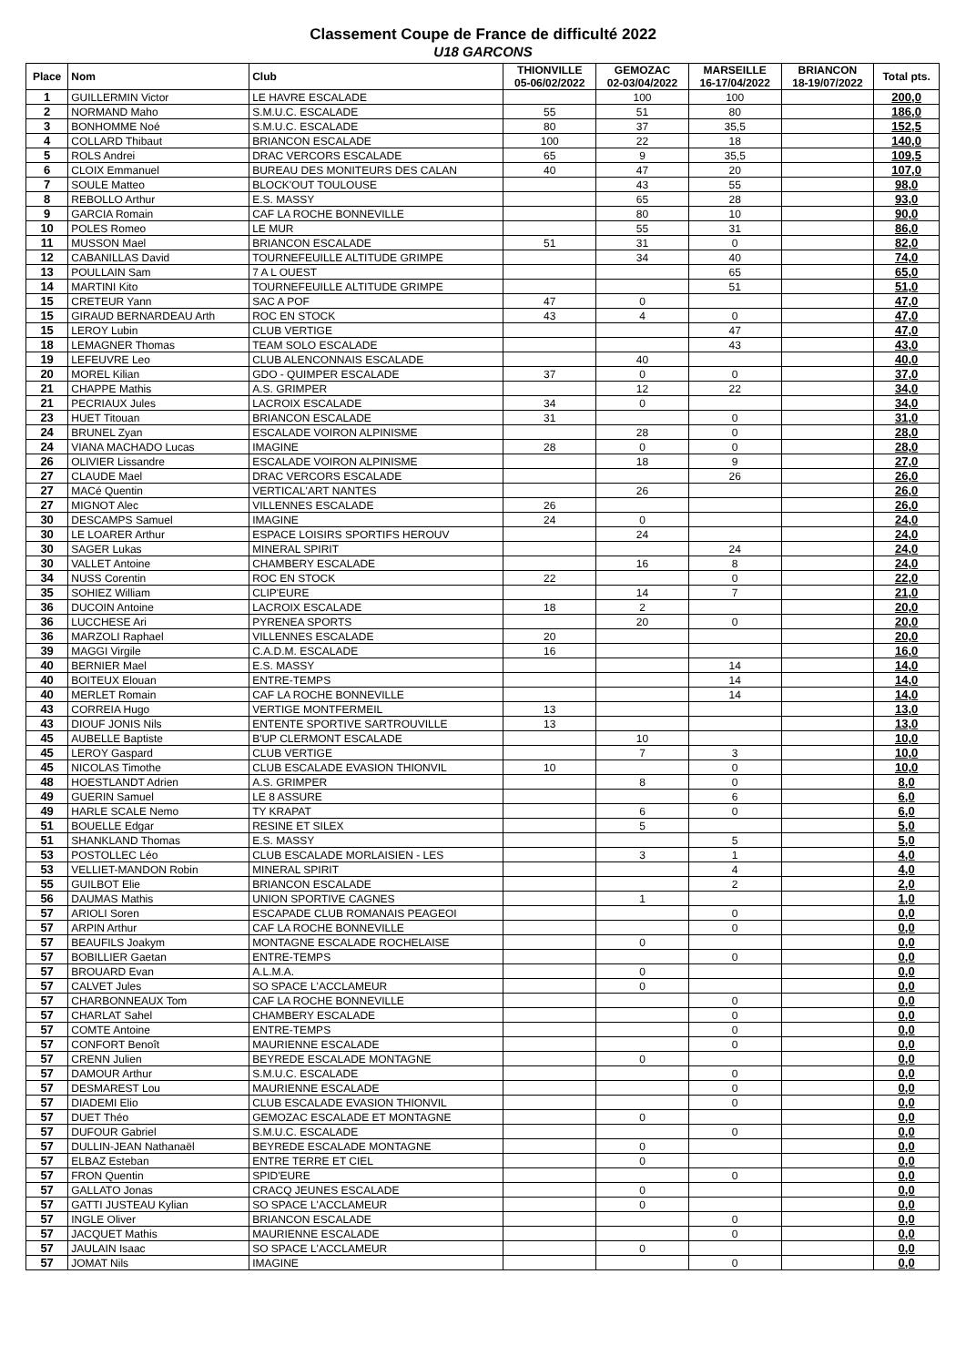Classement Coupe de France de difficulté 2022
U18 GARCONS
| Place | Nom | Club | THIONVILLE 05-06/02/2022 | GEMOZAC 02-03/04/2022 | MARSEILLE 16-17/04/2022 | BRIANCON 18-19/07/2022 | Total pts. |
| --- | --- | --- | --- | --- | --- | --- | --- |
| 1 | GUILLERMIN Victor | LE HAVRE ESCALADE | | 100 | 100 | | 200,0 |
| 2 | NORMAND Maho | S.M.U.C. ESCALADE | 55 | 51 | 80 | | 186,0 |
| 3 | BONHOMME Noé | S.M.U.C. ESCALADE | 80 | 37 | 35,5 | | 152,5 |
| 4 | COLLARD Thibaut | BRIANCON ESCALADE | 100 | 22 | 18 | | 140,0 |
| 5 | ROLS Andrei | DRAC VERCORS ESCALADE | 65 | 9 | 35,5 | | 109,5 |
| 6 | CLOIX Emmanuel | BUREAU DES MONITEURS DES CALAN | 40 | 47 | 20 | | 107,0 |
| 7 | SOULE Matteo | BLOCK'OUT TOULOUSE | | 43 | 55 | | 98,0 |
| 8 | REBOLLO Arthur | E.S. MASSY | | 65 | 28 | | 93,0 |
| 9 | GARCIA Romain | CAF LA ROCHE BONNEVILLE | | 80 | 10 | | 90,0 |
| 10 | POLES Romeo | LE MUR | | 55 | 31 | | 86,0 |
| 11 | MUSSON Mael | BRIANCON ESCALADE | 51 | 31 | 0 | | 82,0 |
| 12 | CABANILLAS David | TOURNEFEUILLE ALTITUDE GRIMPE | | 34 | 40 | | 74,0 |
| 13 | POULLAIN Sam | 7 A L OUEST | | | 65 | | 65,0 |
| 14 | MARTINI Kito | TOURNEFEUILLE ALTITUDE GRIMPE | | | 51 | | 51,0 |
| 15 | CRETEUR Yann | SAC A POF | 47 | 0 | | | 47,0 |
| 15 | GIRAUD BERNARDEAU Arth | ROC EN STOCK | 43 | 4 | 0 | | 47,0 |
| 15 | LEROY Lubin | CLUB VERTIGE | | | 47 | | 47,0 |
| 18 | LEMAGNER Thomas | TEAM SOLO ESCALADE | | | 43 | | 43,0 |
| 19 | LEFEUVRE Leo | CLUB ALENCONNAIS ESCALADE | | 40 | | | 40,0 |
| 20 | MOREL Kilian | GDO - QUIMPER ESCALADE | 37 | 0 | 0 | | 37,0 |
| 21 | CHAPPE Mathis | A.S. GRIMPER | | 12 | 22 | | 34,0 |
| 21 | PECRIAUX Jules | LACROIX ESCALADE | 34 | 0 | | | 34,0 |
| 23 | HUET Titouan | BRIANCON ESCALADE | 31 | | 0 | | 31,0 |
| 24 | BRUNEL Zyan | ESCALADE VOIRON ALPINISME | | 28 | 0 | | 28,0 |
| 24 | VIANA MACHADO Lucas | IMAGINE | 28 | 0 | 0 | | 28,0 |
| 26 | OLIVIER Lissandre | ESCALADE VOIRON ALPINISME | | 18 | 9 | | 27,0 |
| 27 | CLAUDE Mael | DRAC VERCORS ESCALADE | | | 26 | | 26,0 |
| 27 | MACé Quentin | VERTICAL'ART NANTES | | 26 | | | 26,0 |
| 27 | MIGNOT Alec | VILLENNES ESCALADE | 26 | | | | 26,0 |
| 30 | DESCAMPS Samuel | IMAGINE | 24 | 0 | | | 24,0 |
| 30 | LE LOARER Arthur | ESPACE LOISIRS SPORTIFS HEROUV | | 24 | | | 24,0 |
| 30 | SAGER Lukas | MINERAL SPIRIT | | | 24 | | 24,0 |
| 30 | VALLET Antoine | CHAMBERY ESCALADE | | 16 | 8 | | 24,0 |
| 34 | NUSS Corentin | ROC EN STOCK | 22 | | 0 | | 22,0 |
| 35 | SOHIEZ William | CLIP'EURE | | 14 | 7 | | 21,0 |
| 36 | DUCOIN Antoine | LACROIX ESCALADE | 18 | 2 | | | 20,0 |
| 36 | LUCCHESE Ari | PYRENEA SPORTS | | 20 | 0 | | 20,0 |
| 36 | MARZOLI Raphael | VILLENNES ESCALADE | 20 | | | | 20,0 |
| 39 | MAGGI Virgile | C.A.D.M. ESCALADE | 16 | | | | 16,0 |
| 40 | BERNIER Mael | E.S. MASSY | | | 14 | | 14,0 |
| 40 | BOITEUX Elouan | ENTRE-TEMPS | | | 14 | | 14,0 |
| 40 | MERLET Romain | CAF LA ROCHE BONNEVILLE | | | 14 | | 14,0 |
| 43 | CORREIA Hugo | VERTIGE MONTFERMEIL | 13 | | | | 13,0 |
| 43 | DIOUF JONIS Nils | ENTENTE SPORTIVE SARTROUVILLE | 13 | | | | 13,0 |
| 45 | AUBELLE Baptiste | B'UP CLERMONT ESCALADE | | 10 | | | 10,0 |
| 45 | LEROY Gaspard | CLUB VERTIGE | | 7 | 3 | | 10,0 |
| 45 | NICOLAS Timothe | CLUB ESCALADE EVASION THIONVIL | 10 | | 0 | | 10,0 |
| 48 | HOESTLANDT Adrien | A.S. GRIMPER | | 8 | 0 | | 8,0 |
| 49 | GUERIN Samuel | LE 8 ASSURE | | | 6 | | 6,0 |
| 49 | HARLE SCALE Nemo | TY KRAPAT | | 6 | 0 | | 6,0 |
| 51 | BOUELLE Edgar | RESINE ET SILEX | | 5 | | | 5,0 |
| 51 | SHANKLAND Thomas | E.S. MASSY | | | 5 | | 5,0 |
| 53 | POSTOLLEC Léo | CLUB ESCALADE MORLAISIEN - LES | | 3 | 1 | | 4,0 |
| 53 | VELLIET-MANDON Robin | MINERAL SPIRIT | | | 4 | | 4,0 |
| 55 | GUILBOT Elie | BRIANCON ESCALADE | | | 2 | | 2,0 |
| 56 | DAUMAS Mathis | UNION SPORTIVE CAGNES | | 1 | | | 1,0 |
| 57 | ARIOLI Soren | ESCAPADE CLUB ROMANAIS PEAGEOI | | | 0 | | 0,0 |
| 57 | ARPIN Arthur | CAF LA ROCHE BONNEVILLE | | | 0 | | 0,0 |
| 57 | BEAUFILS Joakym | MONTAGNE ESCALADE ROCHELAISE | | 0 | | | 0,0 |
| 57 | BOBILLIER Gaetan | ENTRE-TEMPS | | | 0 | | 0,0 |
| 57 | BROUARD Evan | A.L.M.A. | | 0 | | | 0,0 |
| 57 | CALVET Jules | SO SPACE L'ACCLAMEUR | | 0 | | | 0,0 |
| 57 | CHARBONNEAUX Tom | CAF LA ROCHE BONNEVILLE | | | 0 | | 0,0 |
| 57 | CHARLAT Sahel | CHAMBERY ESCALADE | | | 0 | | 0,0 |
| 57 | COMTE Antoine | ENTRE-TEMPS | | | 0 | | 0,0 |
| 57 | CONFORT Benoît | MAURIENNE ESCALADE | | | 0 | | 0,0 |
| 57 | CRENN Julien | BEYREDE ESCALADE MONTAGNE | | 0 | | | 0,0 |
| 57 | DAMOUR Arthur | S.M.U.C. ESCALADE | | | 0 | | 0,0 |
| 57 | DESMAREST Lou | MAURIENNE ESCALADE | | | 0 | | 0,0 |
| 57 | DIADEMI Elio | CLUB ESCALADE EVASION THIONVIL | | | 0 | | 0,0 |
| 57 | DUET Théo | GEMOZAC ESCALADE ET MONTAGNE | | 0 | | | 0,0 |
| 57 | DUFOUR Gabriel | S.M.U.C. ESCALADE | | | 0 | | 0,0 |
| 57 | DULLIN-JEAN Nathanaël | BEYREDE ESCALADE MONTAGNE | | 0 | | | 0,0 |
| 57 | ELBAZ Esteban | ENTRE TERRE ET CIEL | | 0 | | | 0,0 |
| 57 | FRON Quentin | SPID'EURE | | | 0 | | 0,0 |
| 57 | GALLATO Jonas | CRACQ JEUNES ESCALADE | | 0 | | | 0,0 |
| 57 | GATTI JUSTEAU Kylian | SO SPACE L'ACCLAMEUR | | 0 | | | 0,0 |
| 57 | INGLE Oliver | BRIANCON ESCALADE | | | 0 | | 0,0 |
| 57 | JACQUET Mathis | MAURIENNE ESCALADE | | | 0 | | 0,0 |
| 57 | JAULAIN Isaac | SO SPACE L'ACCLAMEUR | | 0 | | | 0,0 |
| 57 | JOMAT Nils | IMAGINE | | | 0 | | 0,0 |